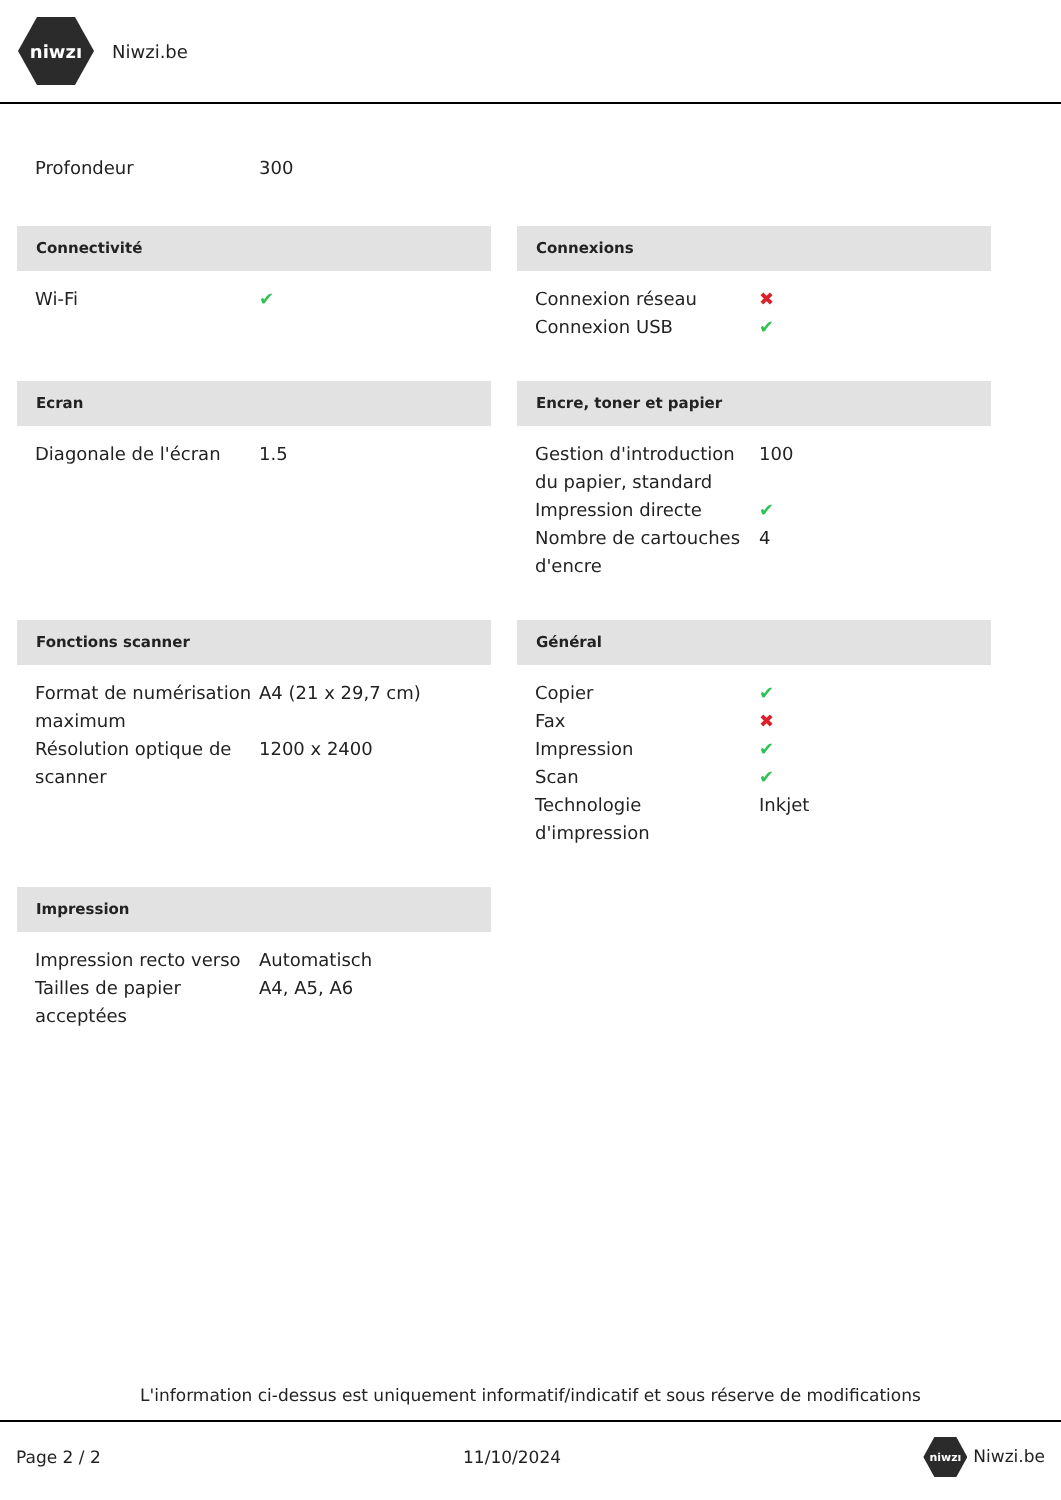niwzı
Niwzi.be
| Profondeur | 300 |
Connectivité
| Wi-Fi | ✔ |
Connexions
| Connexion réseau | ✖ |
| Connexion USB | ✔ |
Ecran
| Diagonale de l'écran | 1.5 |
Encre, toner et papier
| Gestion d'introduction du papier, standard | 100 |
| Impression directe | ✔ |
| Nombre de cartouches d'encre | 4 |
Fonctions scanner
| Format de numérisation maximum | A4 (21 x 29,7 cm) |
| Résolution optique de scanner | 1200 x 2400 |
Général
| Copier | ✔ |
| Fax | ✖ |
| Impression | ✔ |
| Scan | ✔ |
| Technologie d'impression | Inkjet |
Impression
| Impression recto verso | Automatisch |
| Tailles de papier acceptées | A4, A5, A6 |
L'information ci-dessus est uniquement informatif/indicatif et sous réserve de modifications
Page 2 / 2 11/10/2024 niwzı Niwzi.be